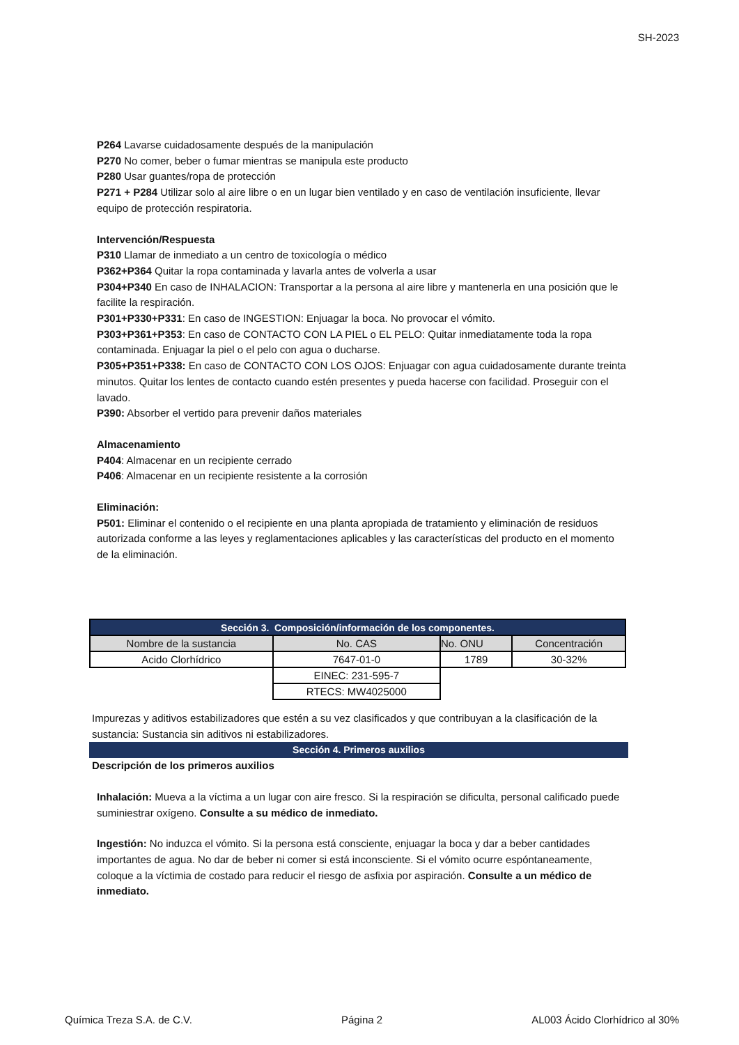SH-2023
P264 Lavarse cuidadosamente después de la manipulación
P270 No comer, beber o fumar mientras se manipula este producto
P280 Usar guantes/ropa de protección
P271 + P284 Utilizar solo al aire libre o en un lugar bien ventilado y en caso de ventilación insuficiente, llevar equipo de protección respiratoria.
Intervención/Respuesta
P310 Llamar de inmediato a un centro de toxicología o médico
P362+P364 Quitar la ropa contaminada y lavarla antes de volverla a usar
P304+P340 En caso de INHALACION: Transportar a la persona al aire libre y mantenerla en una posición que le facilite la respiración.
P301+P330+P331: En caso de INGESTION: Enjuagar la boca. No provocar el vómito.
P303+P361+P353: En caso de CONTACTO CON LA PIEL o EL PELO: Quitar inmediatamente toda la ropa contaminada. Enjuagar la piel o el pelo con agua o ducharse.
P305+P351+P338: En caso de CONTACTO CON LOS OJOS: Enjuagar con agua cuidadosamente durante treinta minutos. Quitar los lentes de contacto cuando estén presentes y pueda hacerse con facilidad. Proseguir con el lavado.
P390: Absorber el vertido para prevenir daños materiales
Almacenamiento
P404: Almacenar en un recipiente cerrado
P406: Almacenar en un recipiente resistente a la corrosión
Eliminación:
P501: Eliminar el contenido o el recipiente en una planta apropiada de tratamiento y eliminación de residuos autorizada conforme a las leyes y reglamentaciones aplicables y las características del producto en el momento de la eliminación.
| Sección 3. Composición/información de los componentes. | | | |
| --- | --- | --- | --- |
| Nombre de la sustancia | No. CAS | No. ONU | Concentración |
| Acido Clorhídrico | 7647-01-0 | 1789 | 30-32% |
| | EINEC: 231-595-7 | | |
| | RTECS: MW4025000 | | |
Impurezas y aditivos estabilizadores que estén a su vez clasificados y que contribuyan a la clasificación de la sustancia: Sustancia sin aditivos ni estabilizadores.
Sección 4. Primeros auxilios
Descripción de los primeros auxilios
Inhalación: Mueva a la víctima a un lugar con aire fresco. Si la respiración se dificulta, personal calificado puede suminiestrar oxígeno. Consulte a su médico de inmediato.
Ingestión: No induzca el vómito. Si la persona está consciente, enjuagar la boca y dar a beber cantidades importantes de agua. No dar de beber ni comer si está inconsciente. Si el vómito ocurre espóntaneamente, coloque a la víctimia de costado para reducir el riesgo de asfixia por aspiración. Consulte a un médico de inmediato.
Química Treza S.A. de C.V. Página 2 AL003 Ácido Clorhídrico al 30%